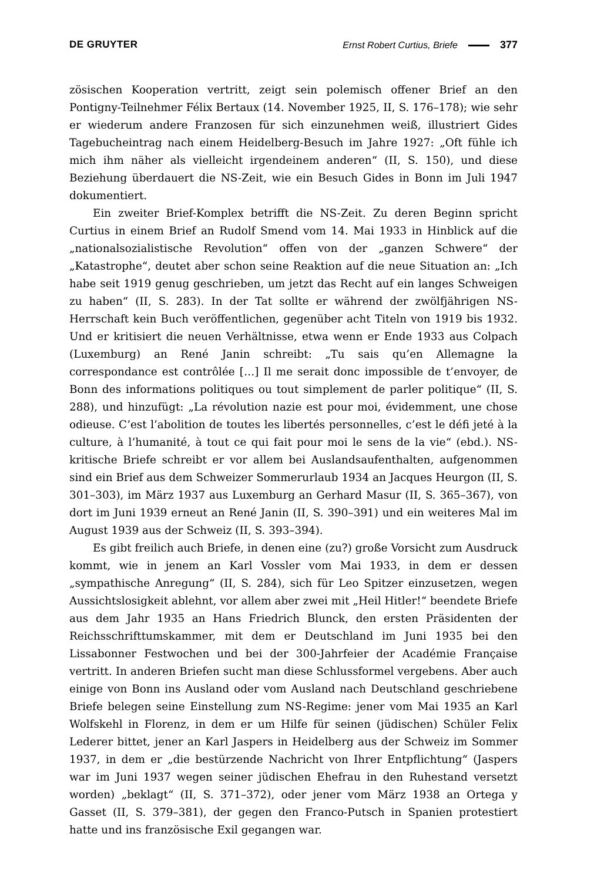DE GRUYTER Ernst Robert Curtius, Briefe 377
zösischen Kooperation vertritt, zeigt sein polemisch offener Brief an den Pontigny-Teilnehmer Félix Bertaux (14. November 1925, II, S. 176–178); wie sehr er wiederum andere Franzosen für sich einzunehmen weiß, illustriert Gides Tagebucheintrag nach einem Heidelberg-Besuch im Jahre 1927: „Oft fühle ich mich ihm näher als vielleicht irgendeinem anderen“ (II, S. 150), und diese Beziehung überdauert die NS-Zeit, wie ein Besuch Gides in Bonn im Juli 1947 dokumentiert.
Ein zweiter Brief-Komplex betrifft die NS-Zeit. Zu deren Beginn spricht Curtius in einem Brief an Rudolf Smend vom 14. Mai 1933 in Hinblick auf die „nationalsozialistische Revolution“ offen von der „ganzen Schwere“ der „Katastrophe“, deutet aber schon seine Reaktion auf die neue Situation an: „Ich habe seit 1919 genug geschrieben, um jetzt das Recht auf ein langes Schweigen zu haben“ (II, S. 283). In der Tat sollte er während der zwölfjährigen NS-Herrschaft kein Buch veröffentlichen, gegenüber acht Titeln von 1919 bis 1932. Und er kritisiert die neuen Verhältnisse, etwa wenn er Ende 1933 aus Colpach (Luxemburg) an René Janin schreibt: „Tu sais qu’en Allemagne la correspondance est contrôlée […] Il me serait donc impossible de t’envoyer, de Bonn des informations politiques ou tout simplement de parler politique“ (II, S. 288), und hinzufügt: „La révolution nazie est pour moi, évidemment, une chose odieuse. C’est l’abolition de toutes les libertés personnelles, c’est le défi jeté à la culture, à l’humanité, à tout ce qui fait pour moi le sens de la vie“ (ebd.). NS-kritische Briefe schreibt er vor allem bei Auslandsaufenthalten, aufgenommen sind ein Brief aus dem Schweizer Sommerurlaub 1934 an Jacques Heurgon (II, S. 301–303), im März 1937 aus Luxemburg an Gerhard Masur (II, S. 365–367), von dort im Juni 1939 erneut an René Janin (II, S. 390–391) und ein weiteres Mal im August 1939 aus der Schweiz (II, S. 393–394).
Es gibt freilich auch Briefe, in denen eine (zu?) große Vorsicht zum Ausdruck kommt, wie in jenem an Karl Vossler vom Mai 1933, in dem er dessen „sympathische Anregung“ (II, S. 284), sich für Leo Spitzer einzusetzen, wegen Aussichtslosigkeit ablehnt, vor allem aber zwei mit „Heil Hitler!“ beendete Briefe aus dem Jahr 1935 an Hans Friedrich Blunck, den ersten Präsidenten der Reichsschrifttumskammer, mit dem er Deutschland im Juni 1935 bei den Lissabonner Festwochen und bei der 300-Jahrfeier der Académie Française vertritt. In anderen Briefen sucht man diese Schlussformel vergebens. Aber auch einige von Bonn ins Ausland oder vom Ausland nach Deutschland geschriebene Briefe belegen seine Einstellung zum NS-Regime: jener vom Mai 1935 an Karl Wolfskehl in Florenz, in dem er um Hilfe für seinen (jüdischen) Schüler Felix Lederer bittet, jener an Karl Jaspers in Heidelberg aus der Schweiz im Sommer 1937, in dem er „die bestürzende Nachricht von Ihrer Entpflichtung“ (Jaspers war im Juni 1937 wegen seiner jüdischen Ehefrau in den Ruhestand versetzt worden) „beklagt“ (II, S. 371–372), oder jener vom März 1938 an Ortega y Gasset (II, S. 379–381), der gegen den Franco-Putsch in Spanien protestiert hatte und ins französische Exil gegangen war.